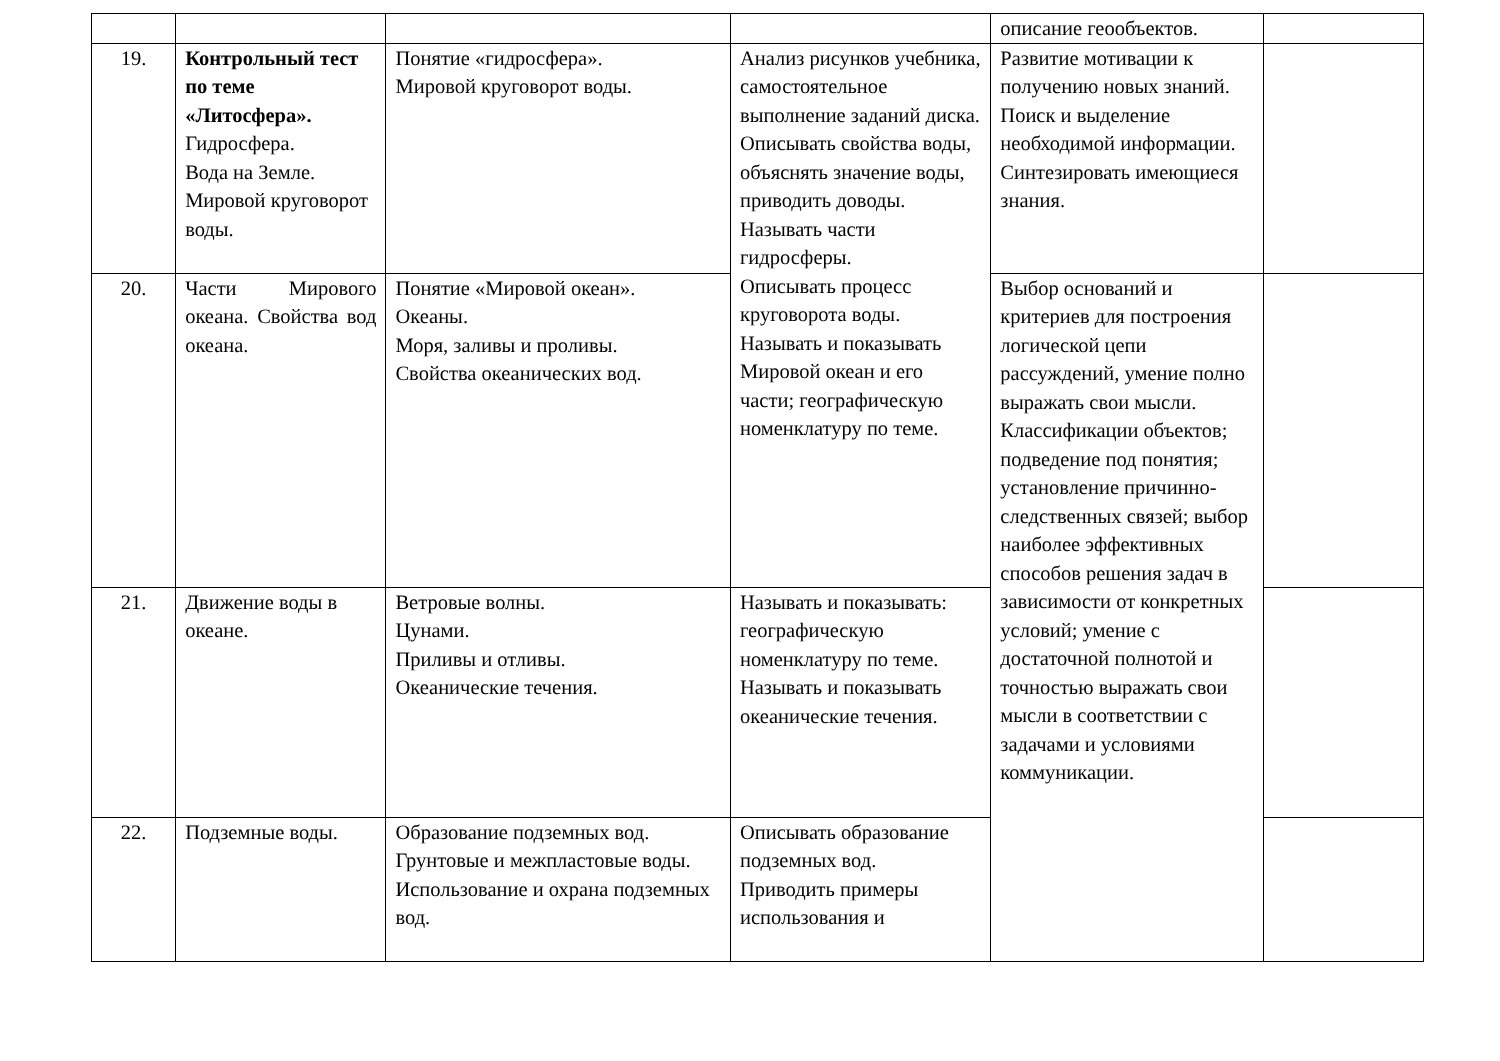| | | | | описание геообъектов. | |
| 19. | Контрольный тест по теме «Литосфера». Гидросфера. Вода на Земле. Мировой круговорот воды. | Понятие «гидросфера». Мировой круговорот воды. | Анализ рисунков учебника, самостоятельное выполнение заданий диска. Описывать свойства воды, объяснять значение воды, приводить доводы. Называть части гидросферы. Описывать процесс круговорота воды. Называть и показывать Мировой океан и его части; географическую номенклатуру по теме. | Развитие мотивации к получению новых знаний. Поиск и выделение необходимой информации. Синтезировать имеющиеся знания. | |
| 20. | Части Мирового океана. Свойства вод океана. | Понятие «Мировой океан». Океаны. Моря, заливы и проливы. Свойства океанических вод. | | Выбор оснований и критериев для построения логической цепи рассуждений, умение полно выражать свои мысли. Классификации объектов; подведение под понятия; установление причинно-следственных связей; выбор наиболее эффективных способов решения задач в зависимости от конкретных условий; умение с достаточной полнотой и точностью выражать свои мысли в соответствии с задачами и условиями коммуникации. | |
| 21. | Движение воды в океане. | Ветровые волны. Цунами. Приливы и отливы. Океанические течения. | Называть и показывать: географическую номенклатуру по теме. Называть и показывать океанические течения. | | |
| 22. | Подземные воды. | Образование подземных вод. Грунтовые и межпластовые воды. Использование и охрана подземных вод. | Описывать образование подземных вод. Приводить примеры использования и | | |